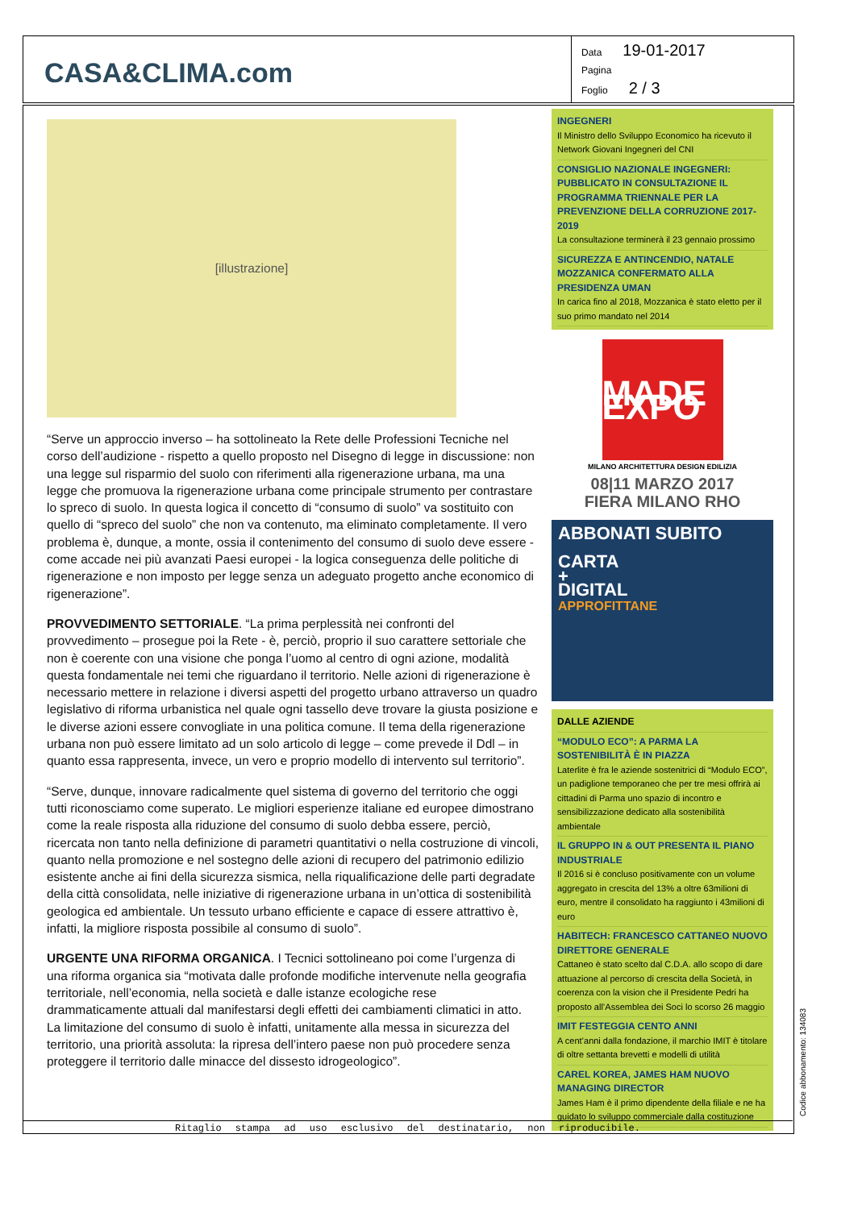CASA&CLIMA.com
Data 19-01-2017
Pagina
Foglio 2 / 3
[illustrazione]
“Serve un approccio inverso – ha sottolineato la Rete delle Professioni Tecniche nel corso dell’audizione - rispetto a quello proposto nel Disegno di legge in discussione: non una legge sul risparmio del suolo con riferimenti alla rigenerazione urbana, ma una legge che promuova la rigenerazione urbana come principale strumento per contrastare lo spreco di suolo. In questa logica il concetto di “consumo di suolo” va sostituito con quello di “spreco del suolo” che non va contenuto, ma eliminato completamente. Il vero problema è, dunque, a monte, ossia il contenimento del consumo di suolo deve essere - come accade nei più avanzati Paesi europei - la logica conseguenza delle politiche di rigenerazione e non imposto per legge senza un adeguato progetto anche economico di rigenerazione”.
PROVVEDIMENTO SETTORIALE. “La prima perplessità nei confronti del provvedimento – prosegue poi la Rete - è, perciò, proprio il suo carattere settoriale che non è coerente con una visione che ponga l’uomo al centro di ogni azione, modalità questa fondamentale nei temi che riguardano il territorio. Nelle azioni di rigenerazione è necessario mettere in relazione i diversi aspetti del progetto urbano attraverso un quadro legislativo di riforma urbanistica nel quale ogni tassello deve trovare la giusta posizione e le diverse azioni essere convogliate in una politica comune. Il tema della rigenerazione urbana non può essere limitato ad un solo articolo di legge – come prevede il Ddl – in quanto essa rappresenta, invece, un vero e proprio modello di intervento sul territorio”.
“Serve, dunque, innovare radicalmente quel sistema di governo del territorio che oggi tutti riconosciamo come superato. Le migliori esperienze italiane ed europee dimostrano come la reale risposta alla riduzione del consumo di suolo debba essere, perciò, ricercata non tanto nella definizione di parametri quantitativi o nella costruzione di vincoli, quanto nella promozione e nel sostegno delle azioni di recupero del patrimonio edilizio esistente anche ai fini della sicurezza sismica, nella riqualificazione delle parti degradate della città consolidata, nelle iniziative di rigenerazione urbana in un’ottica di sostenibilità geologica ed ambientale. Un tessuto urbano efficiente e capace di essere attrattivo è, infatti, la migliore risposta possibile al consumo di suolo”.
URGENTE UNA RIFORMA ORGANICA. I Tecnici sottolineano poi come l’urgenza di una riforma organica sia “motivata dalle profonde modifiche intervenute nella geografia territoriale, nell’economia, nella società e dalle istanze ecologiche rese drammaticamente attuali dal manifestarsi degli effetti dei cambiamenti climatici in atto. La limitazione del consumo di suolo è infatti, unitamente alla messa in sicurezza del territorio, una priorità assoluta: la ripresa dell’intero paese non può procedere senza proteggere il territorio dalle minacce del dissesto idrogeologico”.
INGEGNERI
Il Ministro dello Sviluppo Economico ha ricevuto il Network Giovani Ingegneri del CNI
CONSIGLIO NAZIONALE INGEGNERI: PUBBLICATO IN CONSULTAZIONE IL PROGRAMMA TRIENNALE PER LA PREVENZIONE DELLA CORRUZIONE 2017-2019
La consultazione terminerà il 23 gennaio prossimo
SICUREZZA E ANTINCENDIO, NATALE MOZZANICA CONFERMATO ALLA PRESIDENZA UMAN
In carica fino al 2018, Mozzanica è stato eletto per il suo primo mandato nel 2014
MADE EXPO
MILANO ARCHITETTURA DESIGN EDILIZIA
08|11 MARZO 2017
FIERA MILANO RHO
ABBONATI SUBITO
CARTA
+
DIGITAL
APPROFITTANE
DALLE AZIENDE
“MODULO ECO”: A PARMA LA SOSTENIBILITÀ È IN PIAZZA
Laterlite è fra le aziende sostenitrici di “Modulo ECO”, un padiglione temporaneo che per tre mesi offrirà ai cittadini di Parma uno spazio di incontro e sensibilizzazione dedicato alla sostenibilità ambientale
IL GRUPPO IN & OUT PRESENTA IL PIANO INDUSTRIALE
Il 2016 si è concluso positivamente con un volume aggregato in crescita del 13% a oltre 63milioni di euro, mentre il consolidato ha raggiunto i 43milioni di euro
HABITECH: FRANCESCO CATTANEO NUOVO DIRETTORE GENERALE
Cattaneo è stato scelto dal C.D.A. allo scopo di dare attuazione al percorso di crescita della Società, in coerenza con la vision che il Presidente Pedri ha proposto all’Assemblea dei Soci lo scorso 26 maggio
IMIT FESTEGGIA CENTO ANNI
A cent’anni dalla fondazione, il marchio IMIT è titolare di oltre settanta brevetti e modelli di utilità
CAREL KOREA, JAMES HAM NUOVO MANAGING DIRECTOR
James Ham è il primo dipendente della filiale e ne ha guidato lo sviluppo commerciale dalla costituzione
Ritaglio stampa ad uso esclusivo del destinatario, non riproducibile. Codice abbonamento: 134083